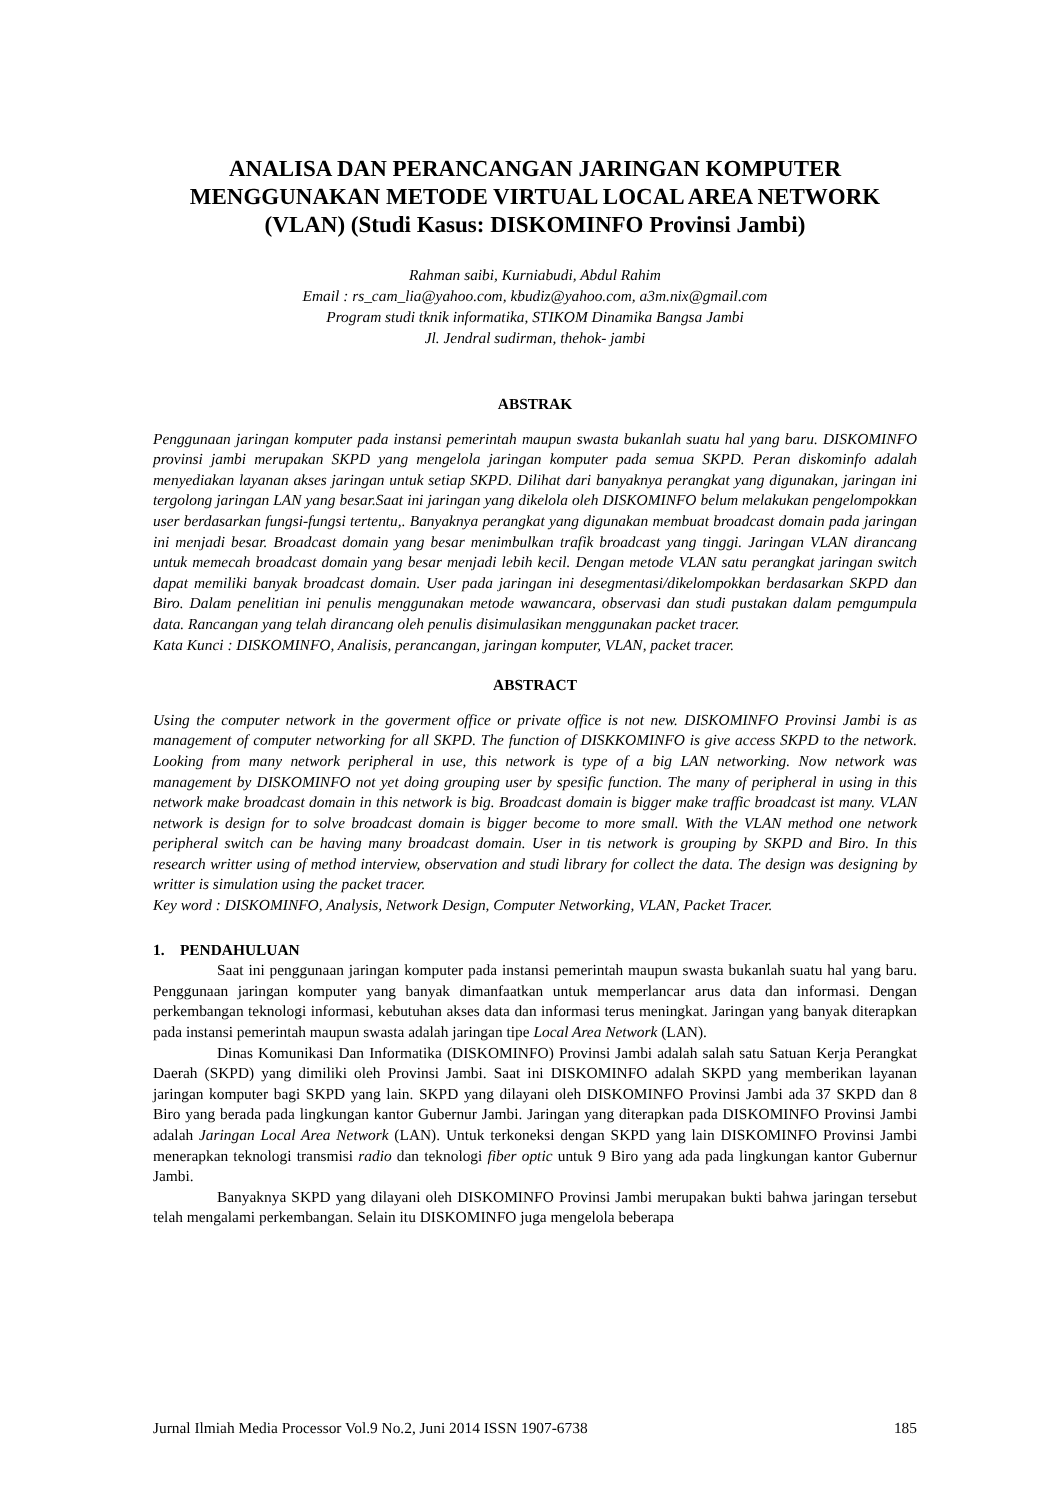ANALISA DAN PERANCANGAN JARINGAN KOMPUTER MENGGUNAKAN METODE VIRTUAL LOCAL AREA NETWORK (VLAN) (Studi Kasus: DISKOMINFO Provinsi Jambi)
Rahman saibi, Kurniabudi, Abdul Rahim
Email : rs_cam_lia@yahoo.com, kbudiz@yahoo.com, a3m.nix@gmail.com
Program studi tknik informatika, STIKOM Dinamika Bangsa Jambi
Jl. Jendral sudirman, thehok- jambi
ABSTRAK
Penggunaan jaringan komputer pada instansi pemerintah maupun swasta bukanlah suatu hal yang baru. DISKOMINFO provinsi jambi merupakan SKPD yang mengelola jaringan komputer pada semua SKPD. Peran diskominfo adalah menyediakan layanan akses jaringan untuk setiap SKPD. Dilihat dari banyaknya perangkat yang digunakan, jaringan ini tergolong jaringan LAN yang besar.Saat ini jaringan yang dikelola oleh DISKOMINFO belum melakukan pengelompokkan user berdasarkan fungsi-fungsi tertentu,. Banyaknya perangkat yang digunakan membuat broadcast domain pada jaringan ini menjadi besar. Broadcast domain yang besar menimbulkan trafik broadcast yang tinggi. Jaringan VLAN dirancang untuk memecah broadcast domain yang besar menjadi lebih kecil. Dengan metode VLAN satu perangkat jaringan switch dapat memiliki banyak broadcast domain. User pada jaringan ini desegmentasi/dikelompokkan berdasarkan SKPD dan Biro. Dalam penelitian ini penulis menggunakan metode wawancara, observasi dan studi pustakan dalam pemgumpula data. Rancangan yang telah dirancang oleh penulis disimulasikan menggunakan packet tracer.
Kata Kunci : DISKOMINFO, Analisis, perancangan, jaringan komputer, VLAN, packet tracer.
ABSTRACT
Using the computer network in the goverment office or private office is not new. DISKOMINFO Provinsi Jambi is as management of computer networking for all SKPD. The function of DISKKOMINFO is give access SKPD to the network. Looking from many network peripheral in use, this network is type of a big LAN networking. Now network was management by DISKOMINFO not yet doing grouping user by spesific function. The many of peripheral in using in this network make broadcast domain in this network is big. Broadcast domain is bigger make traffic broadcast ist many. VLAN network is design for to solve broadcast domain is bigger become to more small. With the VLAN method one network peripheral switch can be having many broadcast domain. User in tis network is grouping by SKPD and Biro. In this research writter using of method interview, observation and studi library for collect the data. The design was designing by writter is simulation using the packet tracer.
Key word : DISKOMINFO, Analysis, Network Design, Computer Networking, VLAN, Packet Tracer.
1. PENDAHULUAN
Saat ini penggunaan jaringan komputer pada instansi pemerintah maupun swasta bukanlah suatu hal yang baru. Penggunaan jaringan komputer yang banyak dimanfaatkan untuk memperlancar arus data dan informasi. Dengan perkembangan teknologi informasi, kebutuhan akses data dan informasi terus meningkat. Jaringan yang banyak diterapkan pada instansi pemerintah maupun swasta adalah jaringan tipe Local Area Network (LAN).
Dinas Komunikasi Dan Informatika (DISKOMINFO) Provinsi Jambi adalah salah satu Satuan Kerja Perangkat Daerah (SKPD) yang dimiliki oleh Provinsi Jambi. Saat ini DISKOMINFO adalah SKPD yang memberikan layanan jaringan komputer bagi SKPD yang lain. SKPD yang dilayani oleh DISKOMINFO Provinsi Jambi ada 37 SKPD dan 8 Biro yang berada pada lingkungan kantor Gubernur Jambi. Jaringan yang diterapkan pada DISKOMINFO Provinsi Jambi adalah Jaringan Local Area Network (LAN). Untuk terkoneksi dengan SKPD yang lain DISKOMINFO Provinsi Jambi menerapkan teknologi transmisi radio dan teknologi fiber optic untuk 9 Biro yang ada pada lingkungan kantor Gubernur Jambi.
Banyaknya SKPD yang dilayani oleh DISKOMINFO Provinsi Jambi merupakan bukti bahwa jaringan tersebut telah mengalami perkembangan. Selain itu DISKOMINFO juga mengelola beberapa
Jurnal Ilmiah Media Processor Vol.9 No.2, Juni 2014 ISSN 1907-6738 185